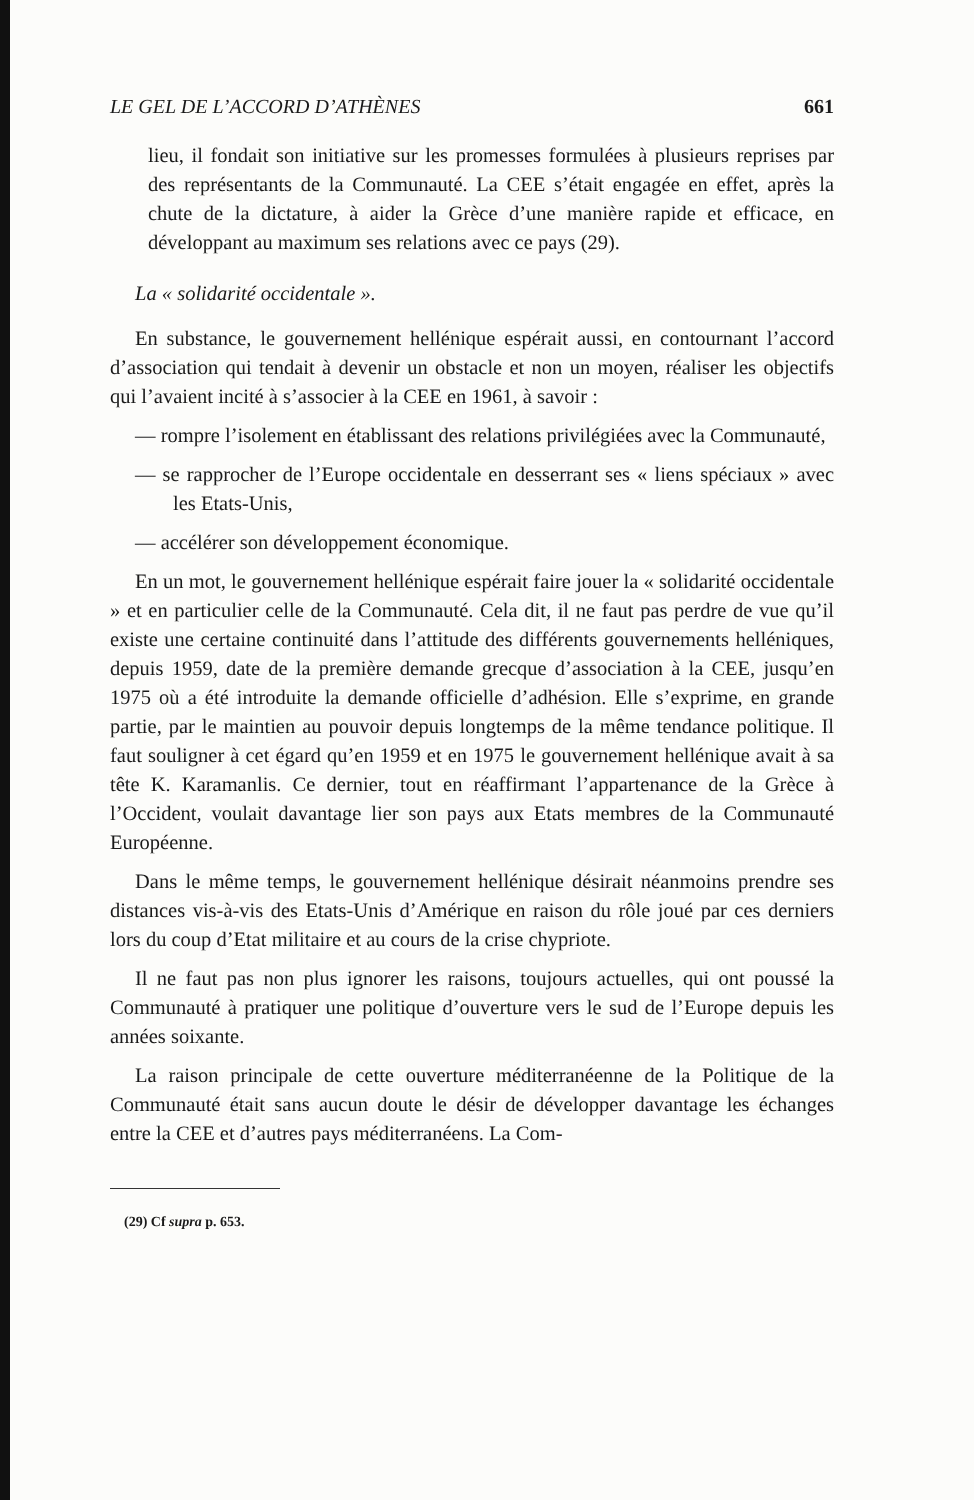LE GEL DE L’ACCORD D’ATHÈNES 661
lieu, il fondait son initiative sur les promesses formulées à plusieurs reprises par des représentants de la Communauté. La CEE s’était engagée en effet, après la chute de la dictature, à aider la Grèce d’une manière rapide et efficace, en développant au maximum ses relations avec ce pays (29).
La « solidarité occidentale ».
En substance, le gouvernement hellénique espérait aussi, en contournant l’accord d’association qui tendait à devenir un obstacle et non un moyen, réaliser les objectifs qui l’avaient incité à s’associer à la CEE en 1961, à savoir :
— rompre l’isolement en établissant des relations privilégiées avec la Communauté,
— se rapprocher de l’Europe occidentale en desserrant ses « liens spéciaux » avec les Etats-Unis,
— accélérer son développement économique.
En un mot, le gouvernement hellénique espérait faire jouer la « solidarité occidentale » et en particulier celle de la Communauté. Cela dit, il ne faut pas perdre de vue qu’il existe une certaine continuité dans l’attitude des différents gouvernements helléniques, depuis 1959, date de la première demande grecque d’association à la CEE, jusqu’en 1975 où a été introduite la demande officielle d’adhésion. Elle s’exprime, en grande partie, par le maintien au pouvoir depuis longtemps de la même tendance politique. Il faut souligner à cet égard qu’en 1959 et en 1975 le gouvernement hellénique avait à sa tête K. Karamanlis. Ce dernier, tout en réaffirmant l’appartenance de la Grèce à l’Occident, voulait davantage lier son pays aux Etats membres de la Communauté Européenne.
Dans le même temps, le gouvernement hellénique désirait néanmoins prendre ses distances vis-à-vis des Etats-Unis d’Amérique en raison du rôle joué par ces derniers lors du coup d’Etat militaire et au cours de la crise chypriote.
Il ne faut pas non plus ignorer les raisons, toujours actuelles, qui ont poussé la Communauté à pratiquer une politique d’ouverture vers le sud de l’Europe depuis les années soixante.
La raison principale de cette ouverture méditerranéenne de la Politique de la Communauté était sans aucun doute le désir de développer davantage les échanges entre la CEE et d’autres pays méditerranéens. La Com-
(29) Cf supra p. 653.